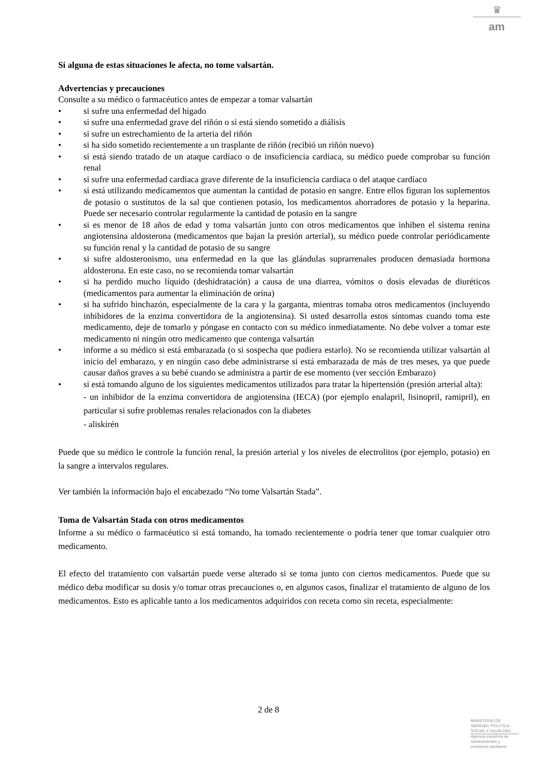♛
am
Si alguna de estas situaciones le afecta, no tome valsartán.
Advertencias y precauciones
Consulte a su médico o farmacéutico antes de empezar a tomar valsartán
• si sufre una enfermedad del hígado
• si sufre una enfermedad grave del riñón o si está siendo sometido a diálisis
• si sufre un estrechamiento de la arteria del riñón
• si ha sido sometido recientemente a un trasplante de riñón (recibió un riñón nuevo)
• si está siendo tratado de un ataque cardíaco o de insuficiencia cardiaca, su médico puede comprobar su función renal
• si sufre una enfermedad cardiaca grave diferente de la insuficiencia cardiaca o del ataque cardíaco
• si está utilizando medicamentos que aumentan la cantidad de potasio en sangre. Entre ellos figuran los suplementos de potasio o sustitutos de la sal que contienen potasio, los medicamentos ahorradores de potasio y la heparina. Puede ser necesario controlar regularmente la cantidad de potasio en la sangre
• si es menor de 18 años de edad y toma valsartán junto con otros medicamentos que inhiben el sistema renina angiotensina aldosterona (medicamentos que bajan la presión arterial), su médico puede controlar periódicamente su función renal y la cantidad de potasio de su sangre
• si sufre aldosteronismo, una enfermedad en la que las glándulas suprarrenales producen demasiada hormona aldosterona. En este caso, no se recomienda tomar valsartán
• si ha perdido mucho líquido (deshidratación) a causa de una diarrea, vómitos o dosis elevadas de diuréticos (medicamentos para aumentar la eliminación de orina)
• si ha sufrido hinchazón, especialmente de la cara y la garganta, mientras tomaba otros medicamentos (incluyendo inhibidores de la enzima convertidora de la angiotensina). Si usted desarrolla estos síntomas cuando toma este medicamento, deje de tomarlo y póngase en contacto con su médico inmediatamente. No debe volver a tomar este medicamento ni ningún otro medicamento que contenga valsartán
• informe a su médico si está embarazada (o si sospecha que pudiera estarlo). No se recomienda utilizar valsartán al inicio del embarazo, y en ningún caso debe administrarse si está embarazada de más de tres meses, ya que puede causar daños graves a su bebé cuando se administra a partir de ese momento (ver sección Embarazo)
• si está tomando alguno de los siguientes medicamentos utilizados para tratar la hipertensión (presión arterial alta):
- un inhibidor de la enzima convertidora de angiotensina (IECA) (por ejemplo enalapril, lisinopril, ramipril), en particular si sufre problemas renales relacionados con la diabetes
- aliskirén
Puede que su médico le controle la función renal, la presión arterial y los niveles de electrolitos (por ejemplo, potasio) en la sangre a intervalos regulares.
Ver también la información bajo el encabezado “No tome Valsartán Stada”.
Toma de Valsartán Stada con otros medicamentos
Informe a su médico o farmacéutico si está tomando, ha tomado recientemente o podría tener que tomar cualquier otro medicamento.
El efecto del tratamiento con valsartán puede verse alterado si se toma junto con ciertos medicamentos. Puede que su médico deba modificar su dosis y/o tomar otras precauciones o, en algunos casos, finalizar el tratamiento de alguno de los medicamentos. Esto es aplicable tanto a los medicamentos adquiridos con receta como sin receta, especialmente:
2 de 8
MINISTERIO DE
SANIDAD, POLITICA
SOCIAL E IGUALDAD
Agencia española de
medicamentos y
productos sanitarios